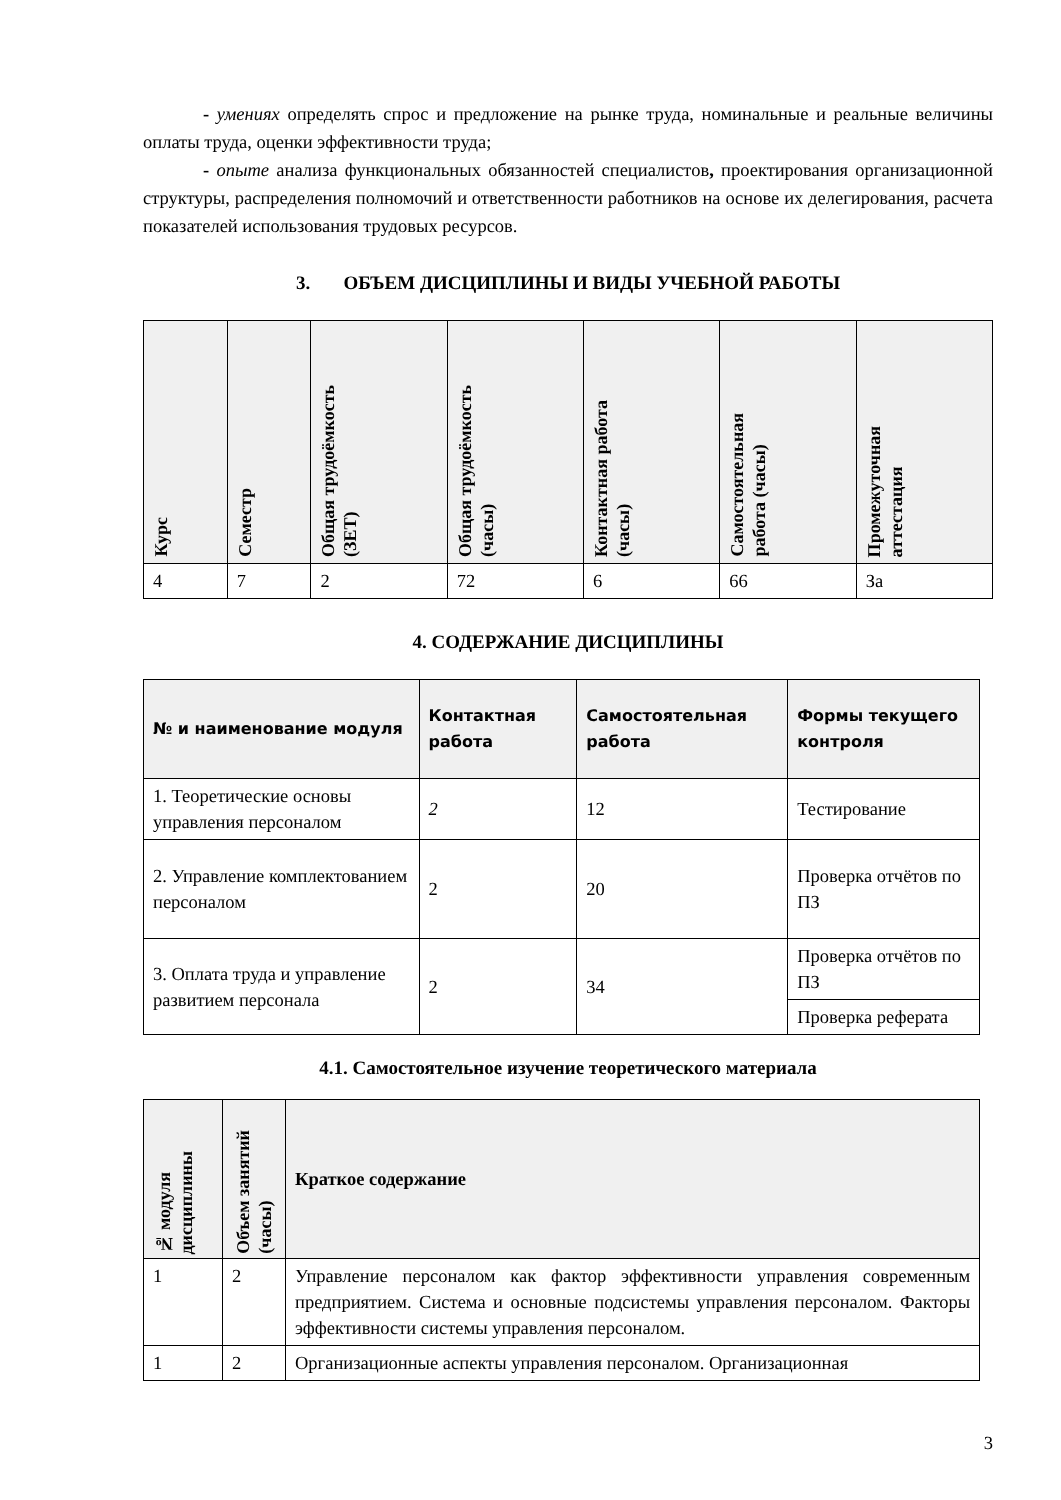- умениях определять спрос и предложение на рынке труда, номинальные и реальные величины оплаты труда, оценки эффективности труда;
- опыте анализа функциональных обязанностей специалистов, проектирования организационной структуры, распределения полномочий и ответственности работников на основе их делегирования, расчета показателей использования трудовых ресурсов.
3. ОБЪЕМ ДИСЦИПЛИНЫ И ВИДЫ УЧЕБНОЙ РАБОТЫ
| Курс | Семестр | Общая трудоёмкость (ЗЕТ) | Общая трудоёмкость (часы) | Контактная работа (часы) | Самостоятельная работа (часы) | Промежуточная аттестация |
| --- | --- | --- | --- | --- | --- | --- |
| 4 | 7 | 2 | 72 | 6 | 66 | За |
4. СОДЕРЖАНИЕ ДИСЦИПЛИНЫ
| № и наименование модуля | Контактная работа | Самостоятельная работа | Формы текущего контроля |
| --- | --- | --- | --- |
| 1. Теоретические основы управления персоналом | 2 | 12 | Тестирование |
| 2. Управление комплектованием персоналом | 2 | 20 | Проверка отчётов по ПЗ |
| 3. Оплата труда и управление развитием персонала | 2 | 34 | Проверка отчётов по ПЗ |
| | | | Проверка реферата |
4.1. Самостоятельное изучение теоретического материала
| № модуля дисциплины | Объем занятий (часы) | Краткое содержание |
| --- | --- | --- |
| 1 | 2 | Управление персоналом как фактор эффективности управления современным предприятием. Система и основные подсистемы управления персоналом. Факторы эффективности системы управления персоналом. |
| 1 | 2 | Организационные аспекты управления персоналом. Организационная |
3